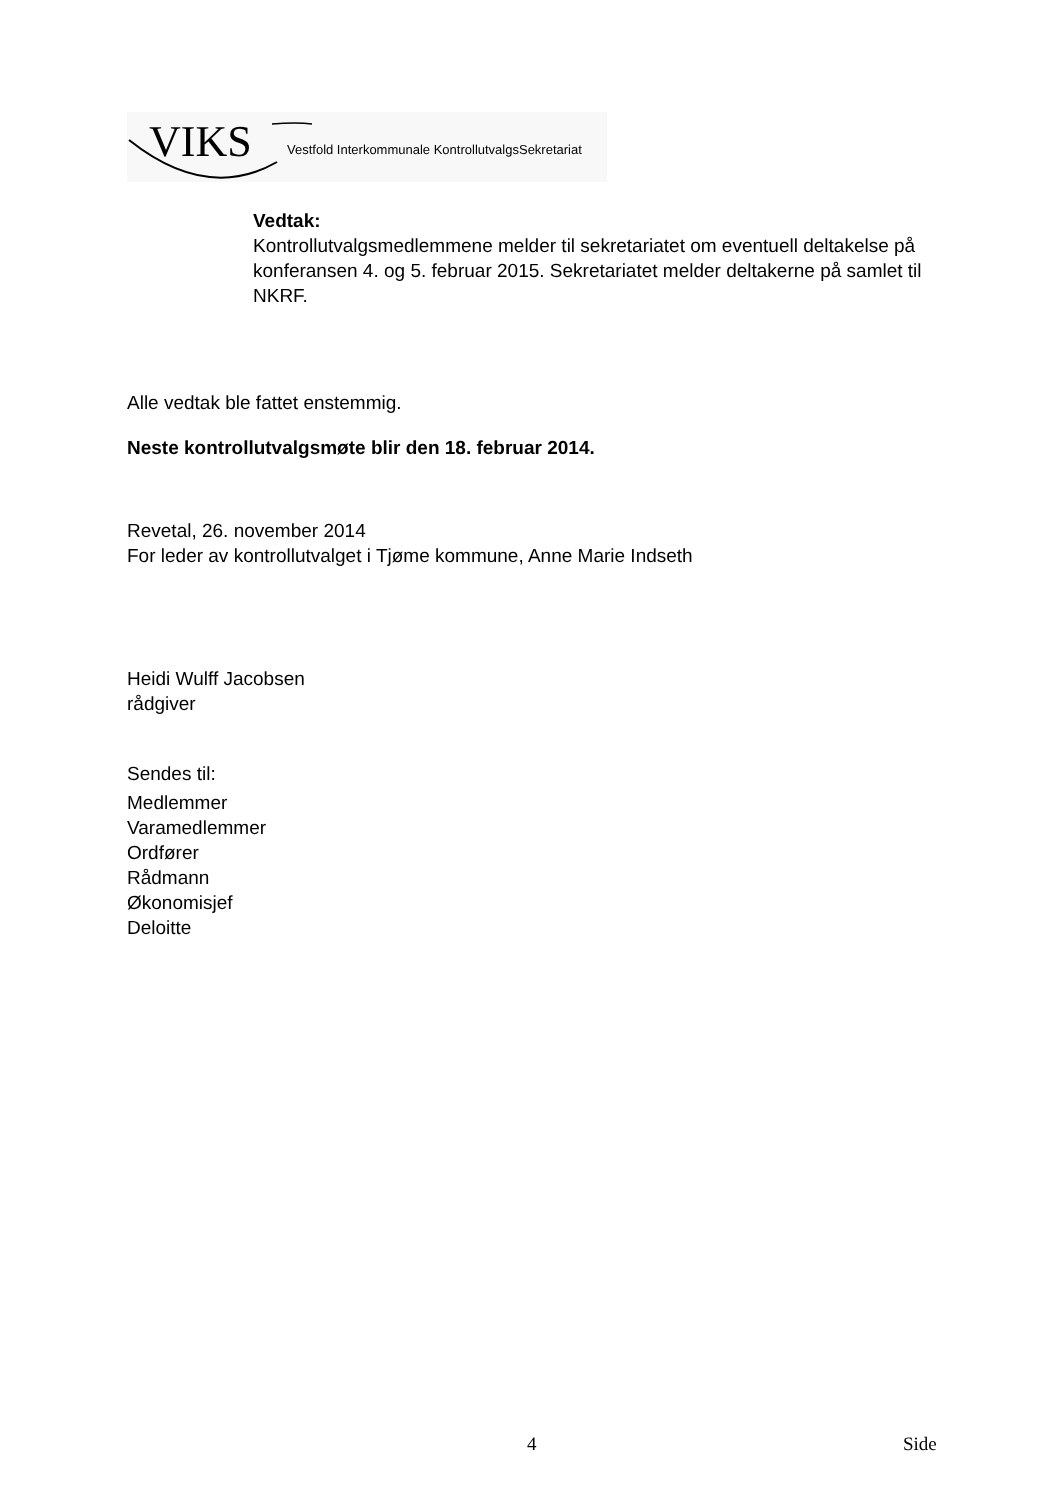VIKS Vestfold Interkommunale KontrollutvalgsSekretariat
Vedtak:
Kontrollutvalgsmedlemmene melder til sekretariatet om eventuell deltakelse på konferansen 4. og 5. februar 2015. Sekretariatet melder deltakerne på samlet til NKRF.
Alle vedtak ble fattet enstemmig.
Neste kontrollutvalgsmøte blir den 18. februar 2014.
Revetal, 26. november 2014
For leder av kontrollutvalget i Tjøme kommune, Anne Marie Indseth
Heidi Wulff Jacobsen
rådgiver
Sendes til:
Medlemmer
Varamedlemmer
Ordfører
Rådmann
Økonomisjef
Deloitte
4 Side